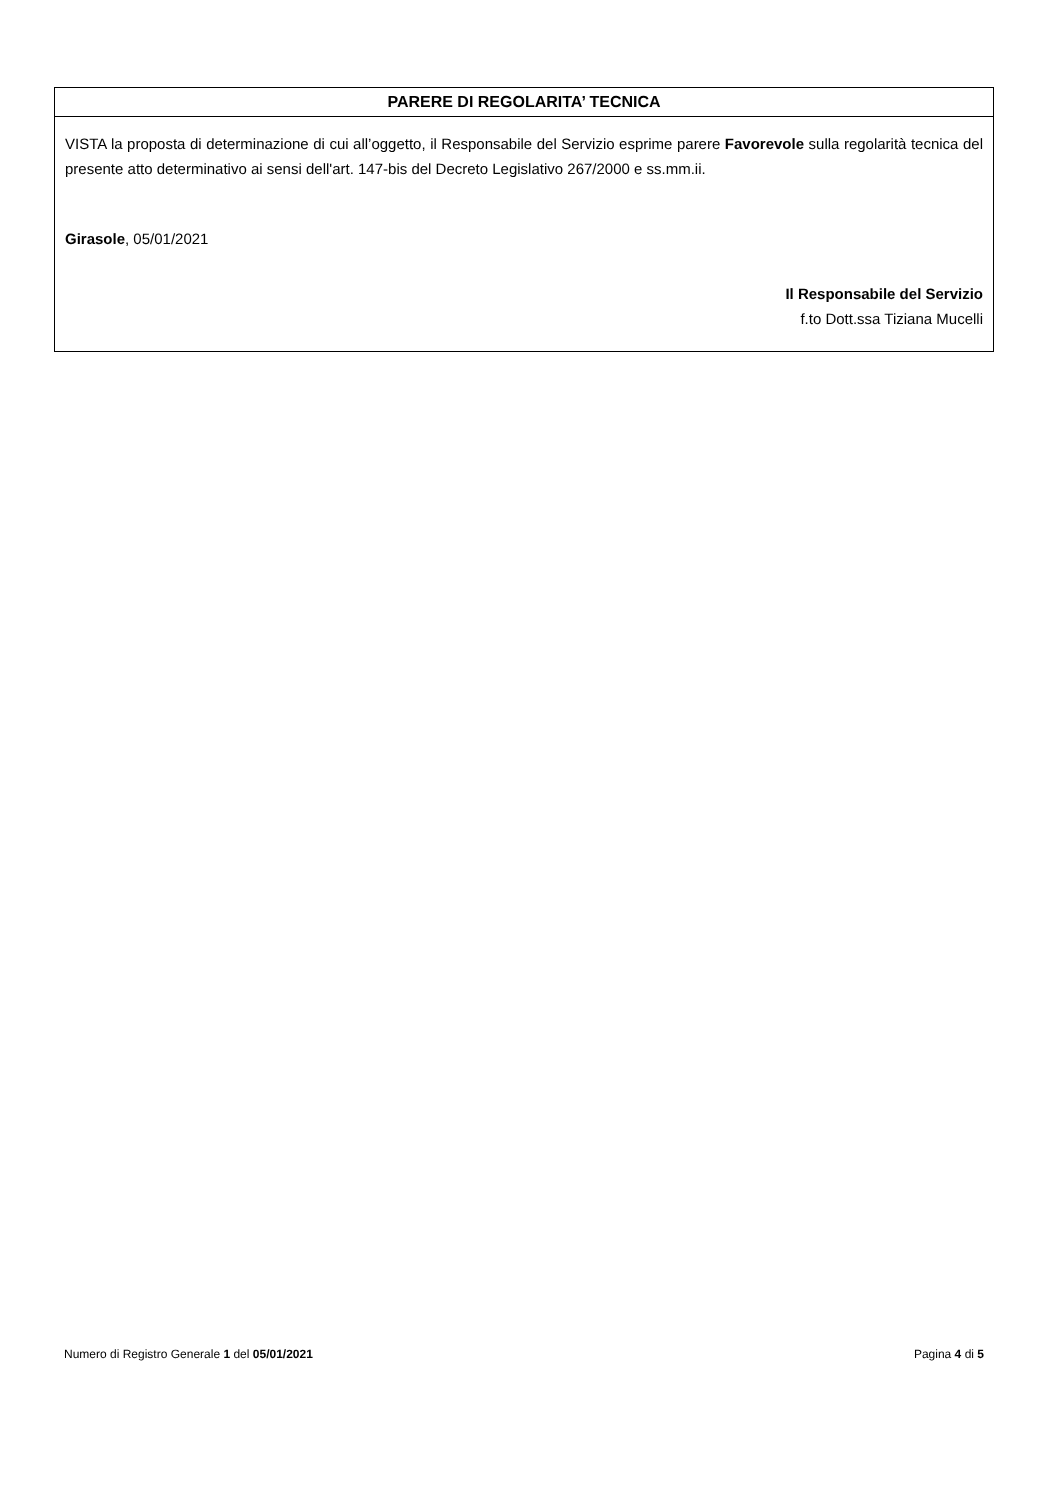| PARERE DI REGOLARITA’ TECNICA |
| --- |
| VISTA la proposta di determinazione di cui all’oggetto, il Responsabile del Servizio esprime parere Favorevole sulla regolarità tecnica del presente atto determinativo ai sensi dell'art. 147-bis del Decreto Legislativo 267/2000 e ss.mm.ii. Girasole , 05/01/2021 Il Responsabile del Servizio f.to Dott.ssa Tiziana Mucelli |
Numero di Registro Generale 1 del 05/01/2021 Pagina 4 di 5